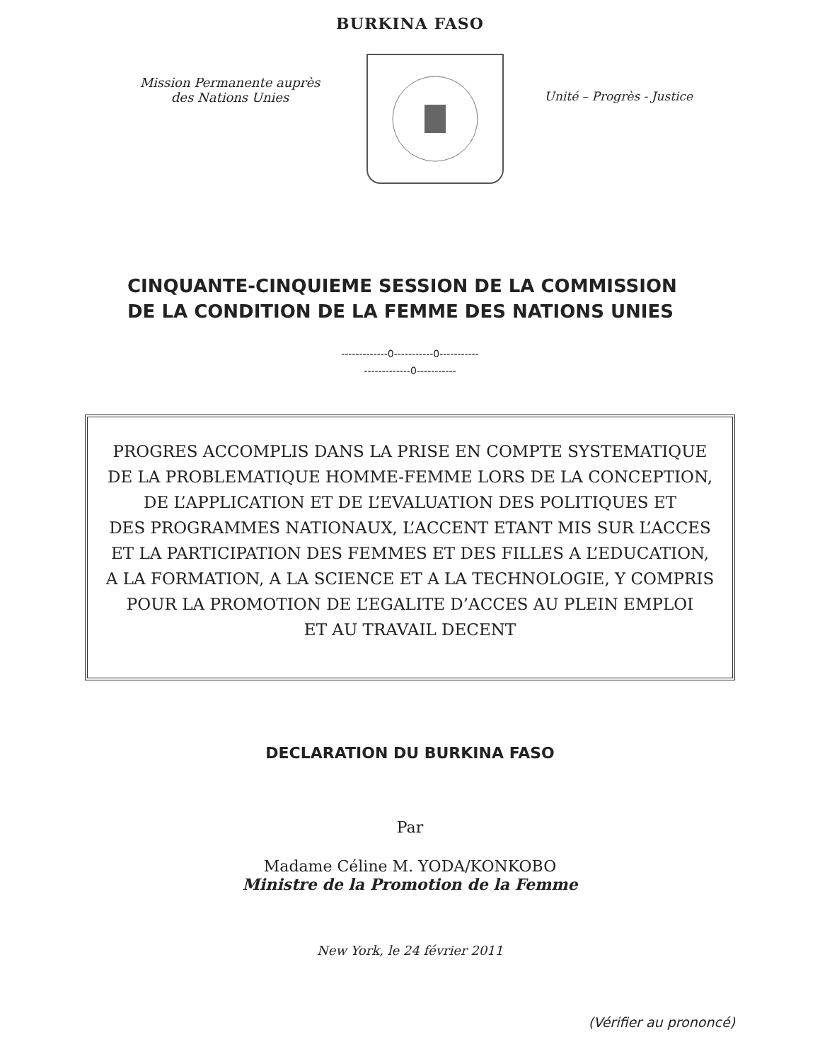BURKINA FASO
Mission Permanente auprès
des Nations Unies
Unité – Progrès - Justice
CINQUANTE-CINQUIEME SESSION DE LA COMMISSION
DE LA CONDITION DE LA FEMME DES NATIONS UNIES
-------------0-----------0-----------
-------------0-----------
PROGRES ACCOMPLIS DANS LA PRISE EN COMPTE SYSTEMATIQUE
DE LA PROBLEMATIQUE HOMME-FEMME LORS DE LA CONCEPTION,
DE L’APPLICATION ET DE L’EVALUATION DES POLITIQUES ET
DES PROGRAMMES NATIONAUX, L’ACCENT ETANT MIS SUR L’ACCES
ET LA PARTICIPATION DES FEMMES ET DES FILLES A L’EDUCATION,
A LA FORMATION, A LA SCIENCE ET A LA TECHNOLOGIE, Y COMPRIS
POUR LA PROMOTION DE L’EGALITE D’ACCES AU PLEIN EMPLOI
ET AU TRAVAIL DECENT
DECLARATION DU BURKINA FASO
Par
Madame Céline M. YODA/KONKOBO
Ministre de la Promotion de la Femme
New York, le 24 février 2011
(Vérifier au prononcé)